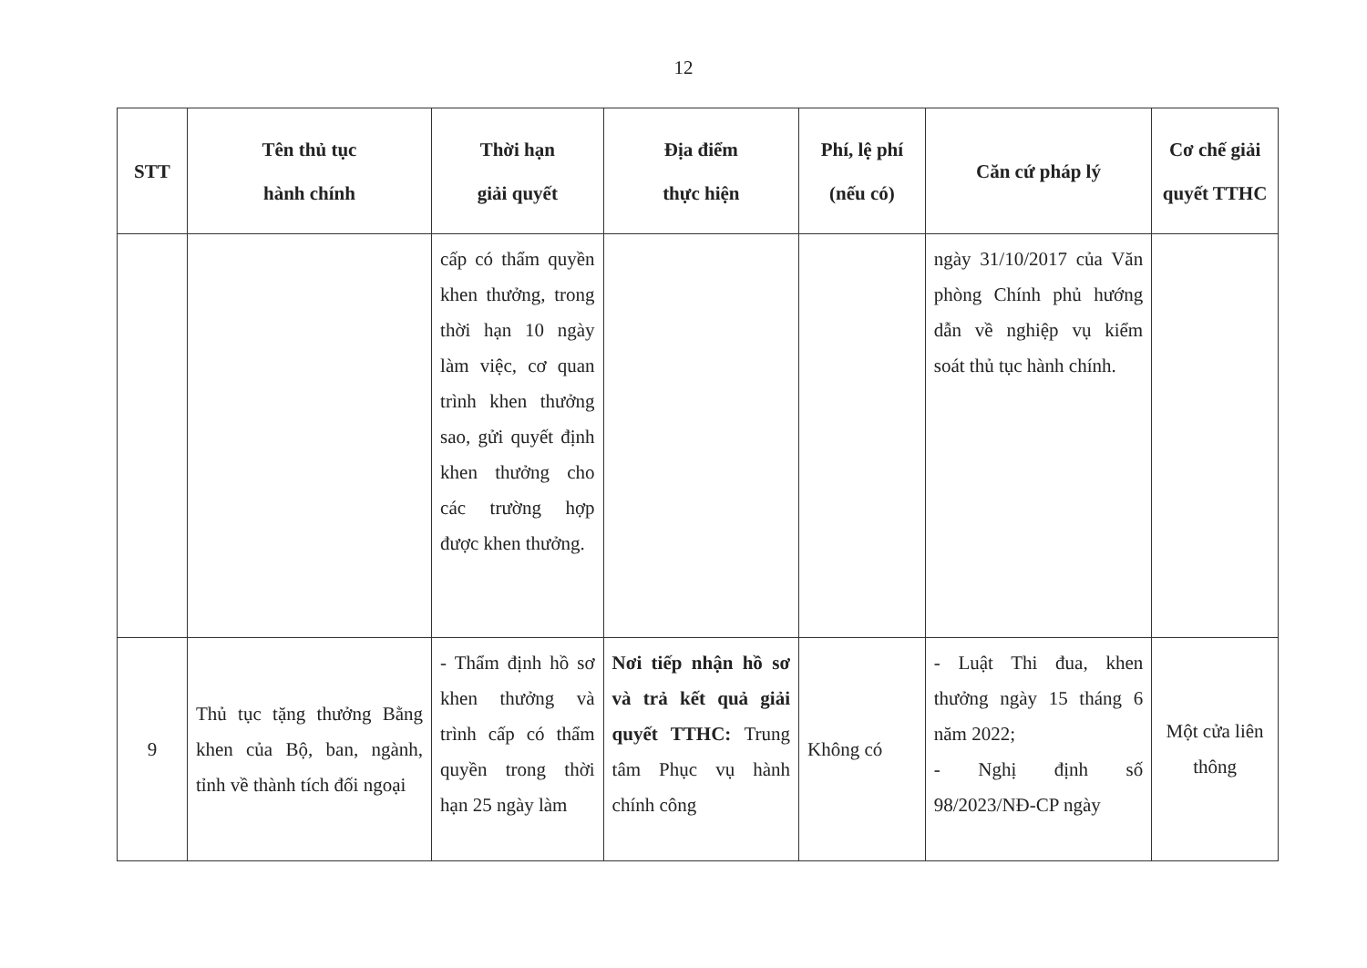12
| STT | Tên thủ tục hành chính | Thời hạn giải quyết | Địa điểm thực hiện | Phí, lệ phí (nếu có) | Căn cứ pháp lý | Cơ chế giải quyết TTHC |
| --- | --- | --- | --- | --- | --- | --- |
| | | cấp có thẩm quyền khen thưởng, trong thời hạn 10 ngày làm việc, cơ quan trình khen thưởng sao, gửi quyết định khen thưởng cho các trường hợp được khen thưởng. | | | ngày 31/10/2017 của Văn phòng Chính phủ hướng dẫn về nghiệp vụ kiểm soát thủ tục hành chính. | |
| 9 | Thủ tục tặng thưởng Bằng khen của Bộ, ban, ngành, tỉnh về thành tích đối ngoại | - Thẩm định hồ sơ khen thưởng và trình cấp có thẩm quyền trong thời hạn 25 ngày làm | Nơi tiếp nhận hồ sơ và trả kết quả giải quyết TTHC: Trung tâm Phục vụ hành chính công | Không có | - Luật Thi đua, khen thưởng ngày 15 tháng 6 năm 2022; - Nghị định số 98/2023/NĐ-CP ngày | Một cửa liên thông |